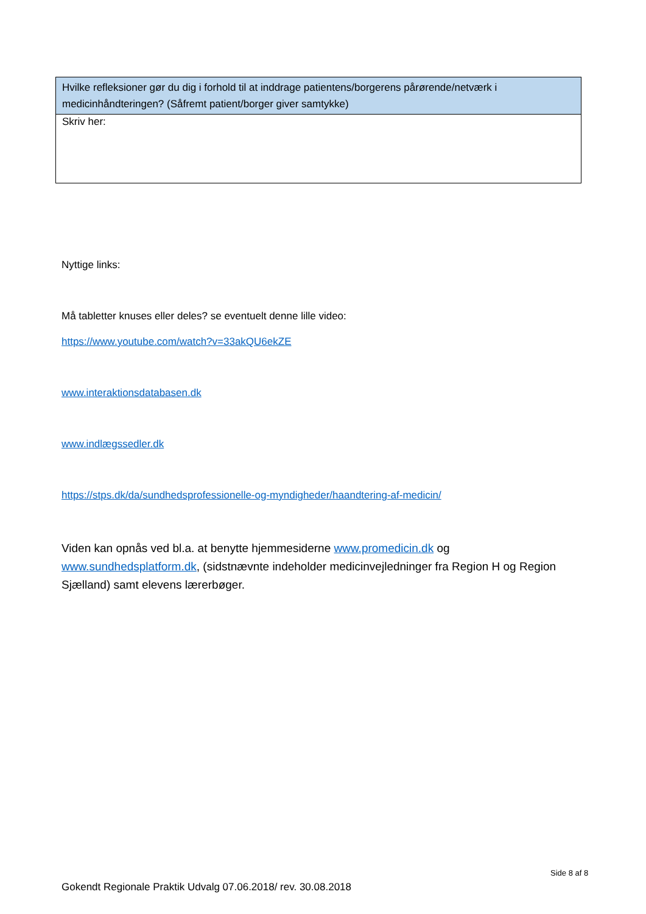| Hvilke refleksioner gør du dig i forhold til at inddrage patientens/borgerens pårørende/netværk i medicinhåndteringen? (Såfremt patient/borger giver samtykke) |
| --- |
| Skriv her: |
Nyttige links:
Må tabletter knuses eller deles? se eventuelt denne lille video:
https://www.youtube.com/watch?v=33akQU6ekZE
www.interaktionsdatabasen.dk
www.indlægssedler.dk
https://stps.dk/da/sundhedsprofessionelle-og-myndigheder/haandtering-af-medicin/
Viden kan opnås ved bl.a. at benytte hjemmesiderne www.promedicin.dk og www.sundhedsplatform.dk, (sidstnævnte indeholder medicinvejledninger fra Region H og Region Sjælland) samt elevens lærerbøger.
Side 8 af 8
Gokendt Regionale Praktik Udvalg 07.06.2018/ rev. 30.08.2018